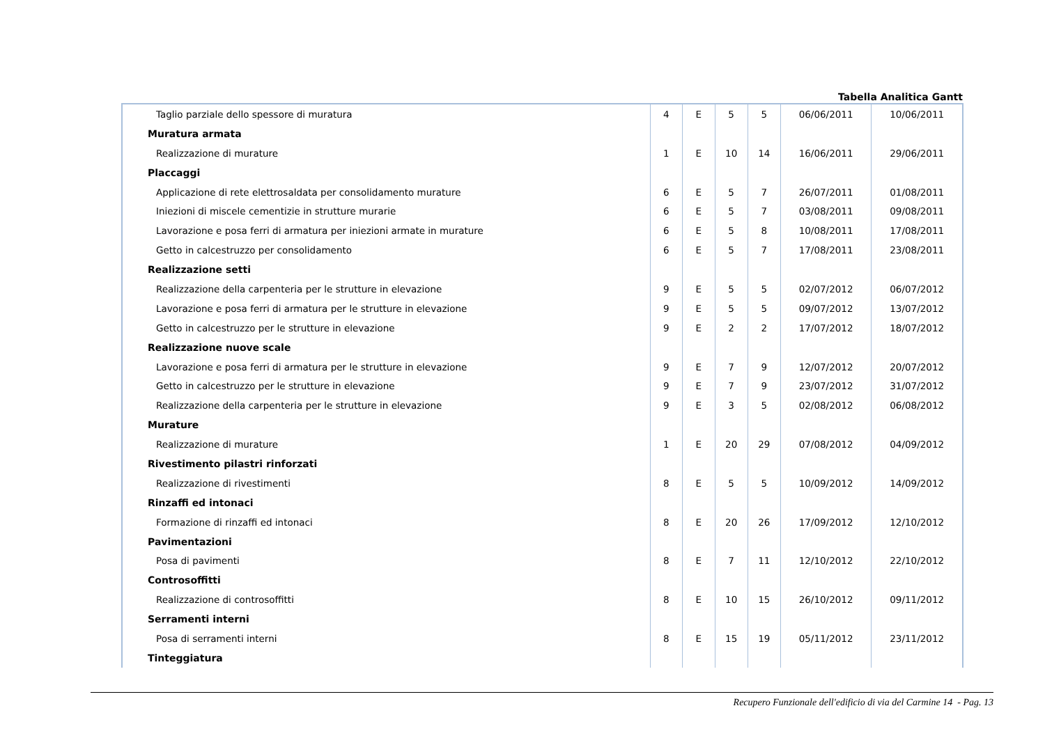Tabella Analitica Gantt
| Taglio parziale dello spessore di muratura | 4 | E | 5 | 5 | 06/06/2011 | 10/06/2011 |
| Muratura armata | | | | | | |
| Realizzazione di murature | 1 | E | 10 | 14 | 16/06/2011 | 29/06/2011 |
| Placcaggi | | | | | | |
| Applicazione di rete elettrosaldata per consolidamento murature | 6 | E | 5 | 7 | 26/07/2011 | 01/08/2011 |
| Iniezioni di miscele cementizie in strutture murarie | 6 | E | 5 | 7 | 03/08/2011 | 09/08/2011 |
| Lavorazione e posa ferri di armatura per iniezioni armate in murature | 6 | E | 5 | 8 | 10/08/2011 | 17/08/2011 |
| Getto in calcestruzzo per consolidamento | 6 | E | 5 | 7 | 17/08/2011 | 23/08/2011 |
| Realizzazione setti | | | | | | |
| Realizzazione della carpenteria per le strutture in elevazione | 9 | E | 5 | 5 | 02/07/2012 | 06/07/2012 |
| Lavorazione e posa ferri di armatura per le strutture in elevazione | 9 | E | 5 | 5 | 09/07/2012 | 13/07/2012 |
| Getto in calcestruzzo per le strutture in elevazione | 9 | E | 2 | 2 | 17/07/2012 | 18/07/2012 |
| Realizzazione nuove scale | | | | | | |
| Lavorazione e posa ferri di armatura per le strutture in elevazione | 9 | E | 7 | 9 | 12/07/2012 | 20/07/2012 |
| Getto in calcestruzzo per le strutture in elevazione | 9 | E | 7 | 9 | 23/07/2012 | 31/07/2012 |
| Realizzazione della carpenteria per le strutture in elevazione | 9 | E | 3 | 5 | 02/08/2012 | 06/08/2012 |
| Murature | | | | | | |
| Realizzazione di murature | 1 | E | 20 | 29 | 07/08/2012 | 04/09/2012 |
| Rivestimento pilastri rinforzati | | | | | | |
| Realizzazione di rivestimenti | 8 | E | 5 | 5 | 10/09/2012 | 14/09/2012 |
| Rinzaffi ed intonaci | | | | | | |
| Formazione di rinzaffi ed intonaci | 8 | E | 20 | 26 | 17/09/2012 | 12/10/2012 |
| Pavimentazioni | | | | | | |
| Posa di pavimenti | 8 | E | 7 | 11 | 12/10/2012 | 22/10/2012 |
| Controsoffitti | | | | | | |
| Realizzazione di controsoffitti | 8 | E | 10 | 15 | 26/10/2012 | 09/11/2012 |
| Serramenti interni | | | | | | |
| Posa di serramenti interni | 8 | E | 15 | 19 | 05/11/2012 | 23/11/2012 |
| Tinteggiatura | | | | | | |
Recupero Funzionale dell'edificio di via del Carmine 14 - Pag. 13